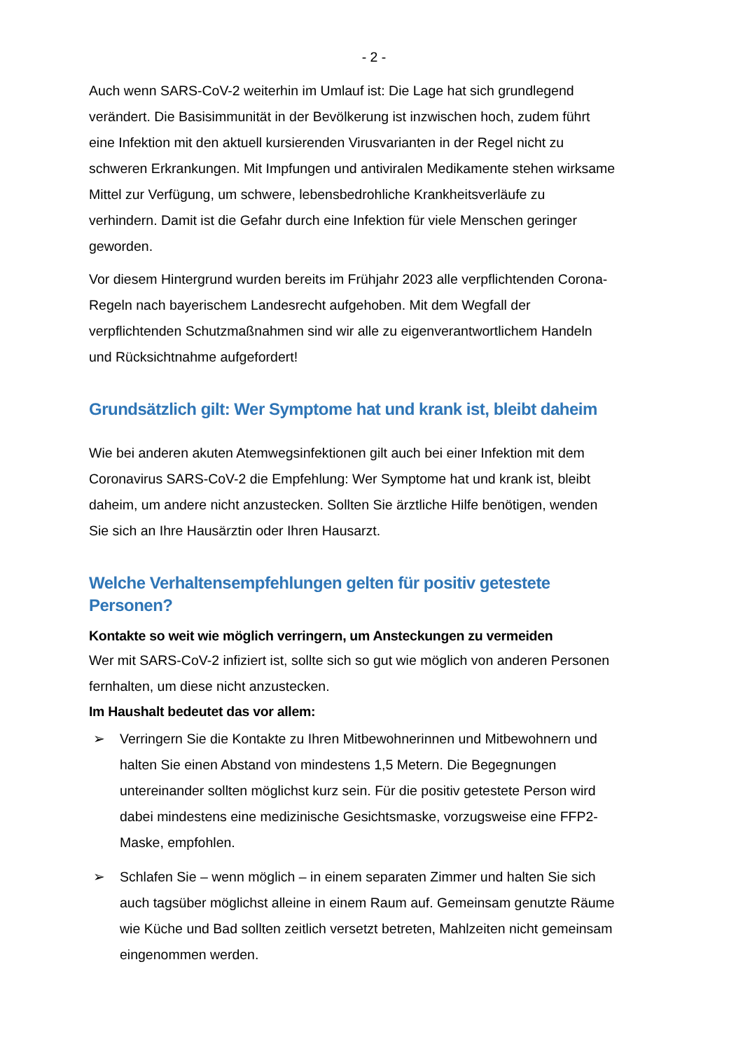- 2 -
Auch wenn SARS-CoV-2 weiterhin im Umlauf ist: Die Lage hat sich grundlegend verändert. Die Basisimmunität in der Bevölkerung ist inzwischen hoch, zudem führt eine Infektion mit den aktuell kursierenden Virusvarianten in der Regel nicht zu schweren Erkrankungen. Mit Impfungen und antiviralen Medikamente stehen wirksame Mittel zur Verfügung, um schwere, lebensbedrohliche Krankheitsverläufe zu verhindern. Damit ist die Gefahr durch eine Infektion für viele Menschen geringer geworden.
Vor diesem Hintergrund wurden bereits im Frühjahr 2023 alle verpflichtenden Corona-Regeln nach bayerischem Landesrecht aufgehoben. Mit dem Wegfall der verpflichtenden Schutzmaßnahmen sind wir alle zu eigenverantwortlichem Handeln und Rücksichtnahme aufgefordert!
Grundsätzlich gilt: Wer Symptome hat und krank ist, bleibt daheim
Wie bei anderen akuten Atemwegsinfektionen gilt auch bei einer Infektion mit dem Coronavirus SARS-CoV-2 die Empfehlung: Wer Symptome hat und krank ist, bleibt daheim, um andere nicht anzustecken. Sollten Sie ärztliche Hilfe benötigen, wenden Sie sich an Ihre Hausärztin oder Ihren Hausarzt.
Welche Verhaltensempfehlungen gelten für positiv getestete Personen?
Kontakte so weit wie möglich verringern, um Ansteckungen zu vermeiden
Wer mit SARS-CoV-2 infiziert ist, sollte sich so gut wie möglich von anderen Personen fernhalten, um diese nicht anzustecken.
Im Haushalt bedeutet das vor allem:
➢ Verringern Sie die Kontakte zu Ihren Mitbewohnerinnen und Mitbewohnern und halten Sie einen Abstand von mindestens 1,5 Metern. Die Begegnungen untereinander sollten möglichst kurz sein. Für die positiv getestete Person wird dabei mindestens eine medizinische Gesichtsmaske, vorzugsweise eine FFP2-Maske, empfohlen.
➢ Schlafen Sie – wenn möglich – in einem separaten Zimmer und halten Sie sich auch tagsüber möglichst alleine in einem Raum auf. Gemeinsam genutzte Räume wie Küche und Bad sollten zeitlich versetzt betreten, Mahlzeiten nicht gemeinsam eingenommen werden.